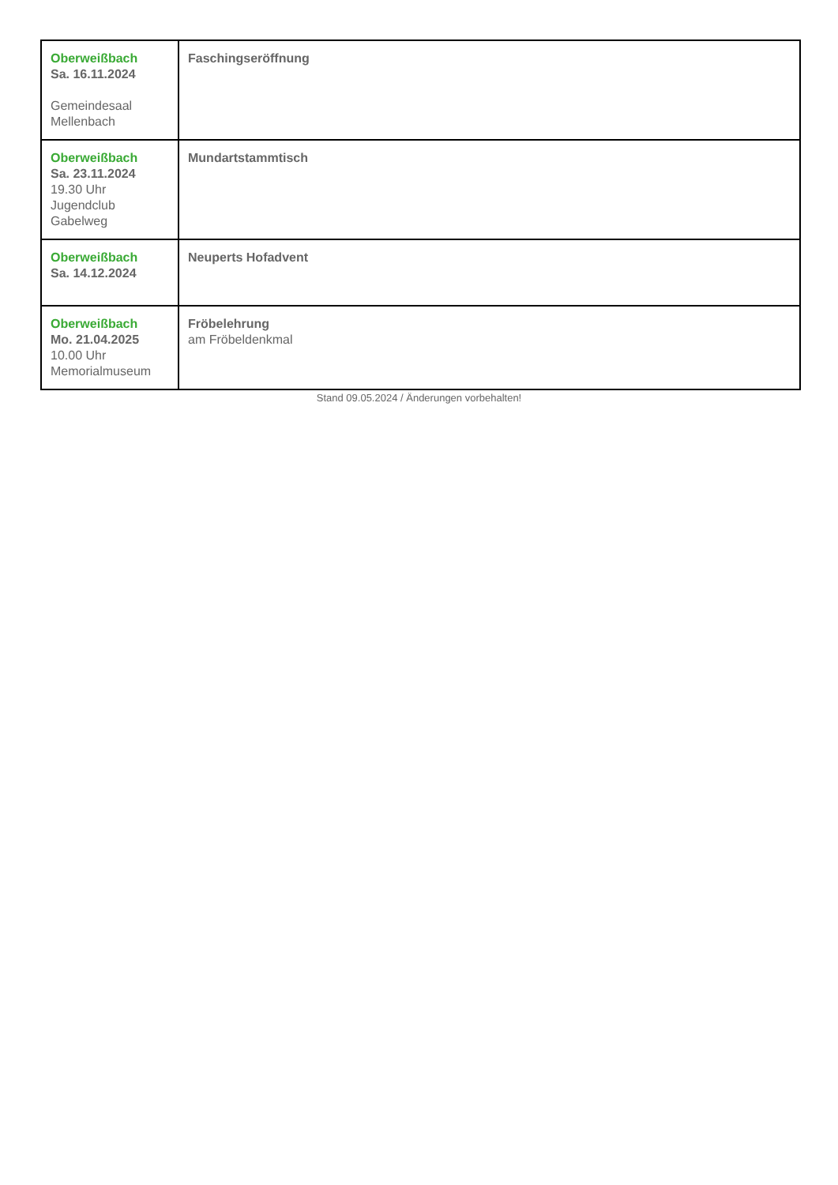| Oberweißbach Sa. 16.11.2024 Gemeindesaal Mellenbach | Faschingseröffnung |
| Oberweißbach Sa. 23.11.2024 19.30 Uhr Jugendclub Gabelweg | Mundartstammtisch |
| Oberweißbach Sa. 14.12.2024 | Neuperts Hofadvent |
| Oberweißbach Mo. 21.04.2025 10.00 Uhr Memorialmuseum | Fröbelehrung am Fröbeldenkmal |
Stand 09.05.2024 / Änderungen vorbehalten!